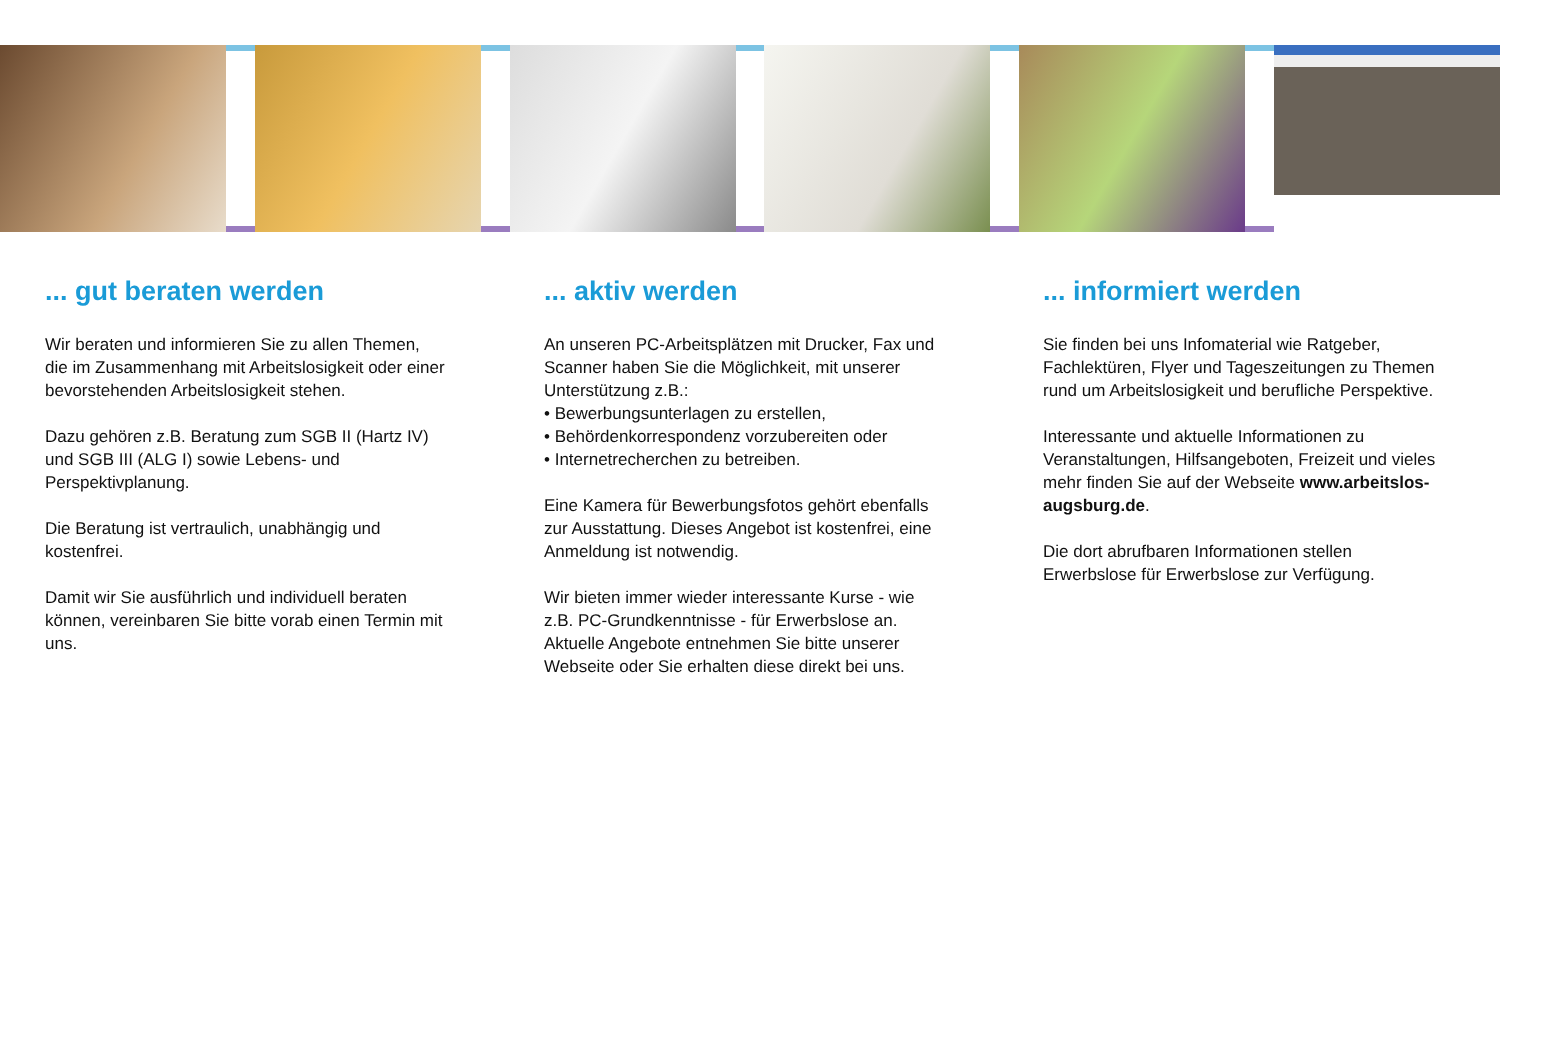... gut beraten werden
Wir beraten und informieren Sie zu allen Themen, die im Zusammenhang mit Arbeits­losigkeit oder einer bevorstehenden Arbeits­losigkeit stehen.
Dazu gehören z.B. Beratung zum SGB II (Hartz IV) und SGB III (ALG I) sowie Lebens- und Perspektivplanung.
Die Beratung ist vertraulich, unabhängig und kostenfrei.
Damit wir Sie ausführlich und individuell beraten können, vereinbaren Sie bitte vorab einen Termin mit uns.
... aktiv werden
An unseren PC-Arbeitsplätzen mit Drucker, Fax und Scanner haben Sie die Möglichkeit, mit unserer Unterstützung z.B.:
• Bewerbungsunterlagen zu erstellen,
• Behördenkorrespondenz vorzubereiten oder
• Internetrecherchen zu betreiben.
Eine Kamera für Bewerbungsfotos gehört ebenfalls zur Ausstattung. Dieses Angebot ist kostenfrei, eine Anmeldung ist notwendig.
Wir bieten immer wieder interessante Kurse - wie z.B. PC-Grundkenntnisse - für Erwerbslose an. Aktuelle Angebote entnehmen Sie bitte unserer Webseite oder Sie erhalten diese direkt bei uns.
... informiert werden
Sie finden bei uns Infomaterial wie Ratgeber, Fachlektüren, Flyer und Tageszeitungen zu Themen rund um Arbeitslosigkeit und berufliche Perspektive.
Interessante und aktuelle Informationen zu Veranstaltungen, Hilfsangeboten, Freizeit und vieles mehr finden Sie auf der Webseite www.arbeitslos-augsburg.de.
Die dort abrufbaren Informationen stellen Erwerbslose für Erwerbslose zur Verfügung.